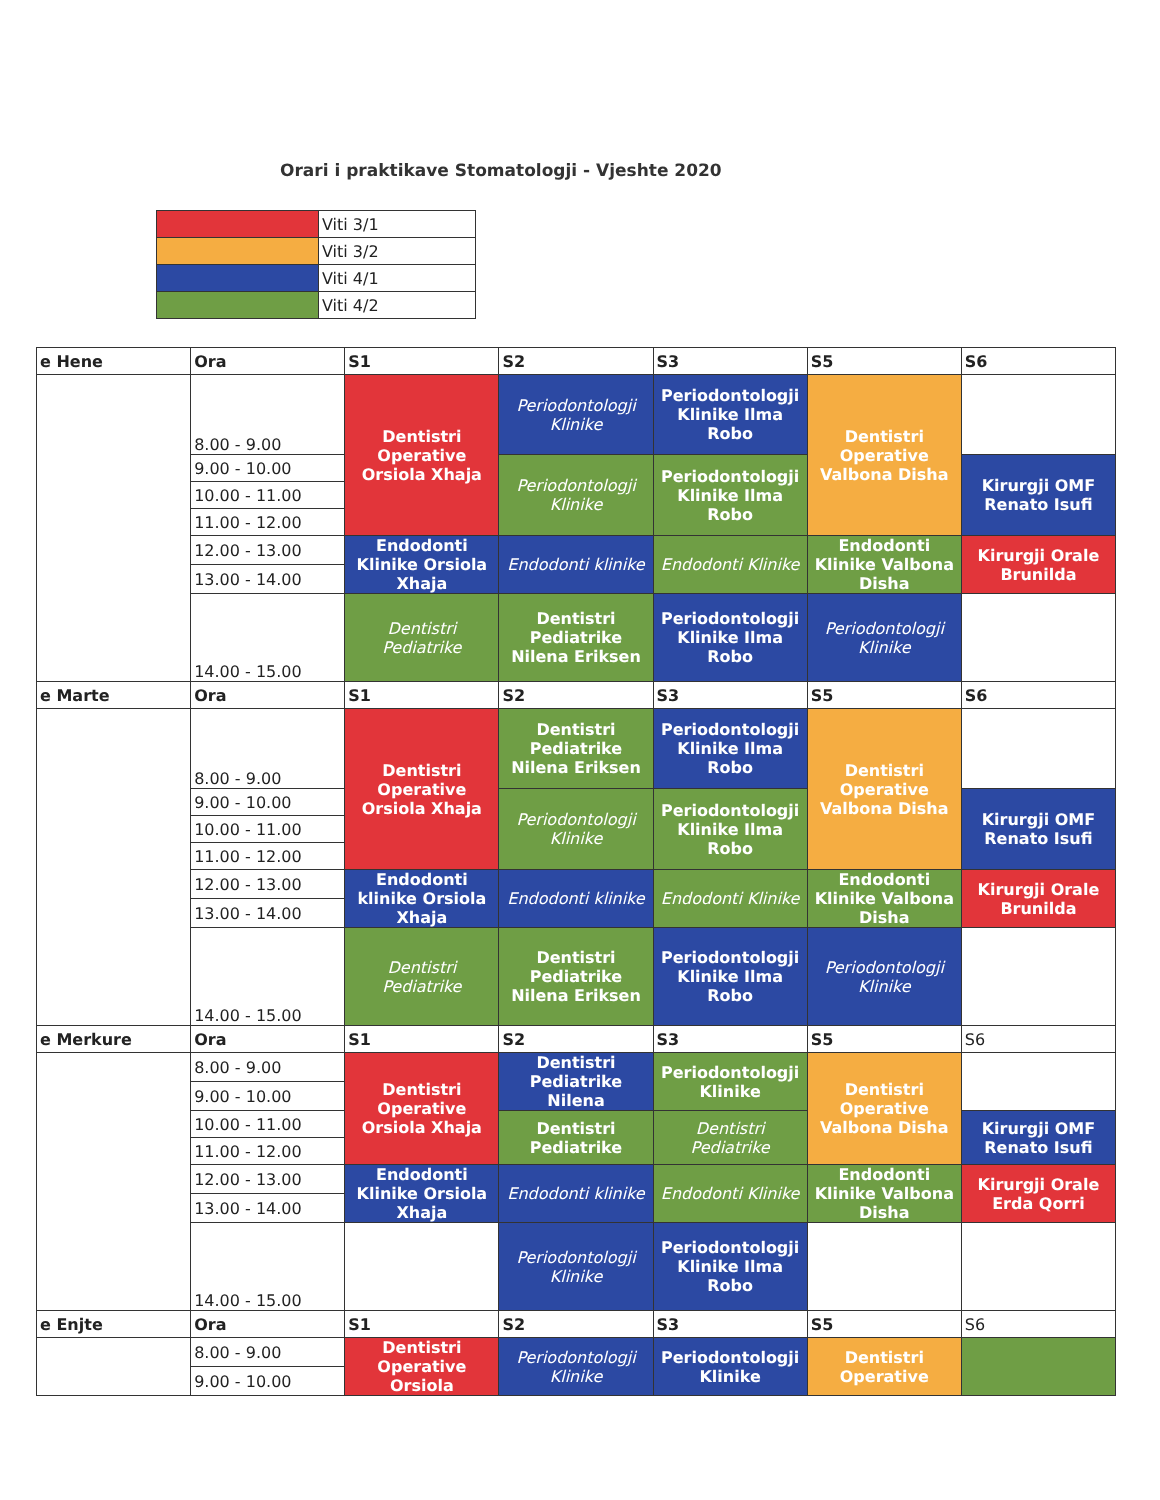Orari i praktikave Stomatologji - Vjeshte 2020
| | Viti 3/1 |
| | Viti 3/2 |
| | Viti 4/1 |
| | Viti 4/2 |
| e Hene | Ora | S1 | S2 | S3 | S5 | S6 |
| | 8.00 - 9.00 | Dentistri Operative Orsiola Xhaja | Periodontologji Klinike | Periodontologji Klinike Ilma Robo | Dentistri Operative Valbona Disha | |
| | 9.00 - 10.00 | | Periodontologji Klinike | Periodontologji Klinike Ilma Robo | | Kirurgji OMF Renato Isufi |
| | 10.00 - 11.00 | | | | | |
| | 11.00 - 12.00 | | | | | |
| | 12.00 - 13.00 | Endodonti Klinike Orsiola Xhaja | Endodonti klinike | Endodonti Klinike | Endodonti Klinike Valbona Disha | Kirurgji Orale Brunilda |
| | 13.00 - 14.00 | | | | | |
| | 14.00 - 15.00 | Dentistri Pediatrike | Dentistri Pediatrike Nilena Eriksen | Periodontologji Klinike Ilma Robo | Periodontologji Klinike | |
| e Marte | Ora | S1 | S2 | S3 | S5 | S6 |
| | 8.00 - 9.00 | Dentistri Operative Orsiola Xhaja | Dentistri Pediatrike Nilena Eriksen | Periodontologji Klinike Ilma Robo | Dentistri Operative Valbona Disha | |
| | 9.00 - 10.00 | | Periodontologji Klinike | Periodontologji Klinike Ilma Robo | | Kirurgji OMF Renato Isufi |
| | 10.00 - 11.00 | | | | | |
| | 11.00 - 12.00 | | | | | |
| | 12.00 - 13.00 | Endodonti klinike Orsiola Xhaja | Endodonti klinike | Endodonti Klinike | Endodonti Klinike Valbona Disha | Kirurgji Orale Brunilda |
| | 13.00 - 14.00 | | | | | |
| | 14.00 - 15.00 | Dentistri Pediatrike | Dentistri Pediatrike Nilena Eriksen | Periodontologji Klinike Ilma Robo | Periodontologji Klinike | |
| e Merkure | Ora | S1 | S2 | S3 | S5 | S6 |
| | 8.00 - 9.00 | Dentistri Operative Orsiola Xhaja | Dentistri Pediatrike Nilena | Periodontologji Klinike | Dentistri Operative Valbona Disha | |
| | 9.00 - 10.00 | | | | | |
| | 10.00 - 11.00 | | Dentistri Pediatrike | Dentistri Pediatrike | | Kirurgji OMF Renato Isufi |
| | 11.00 - 12.00 | | | | | |
| | 12.00 - 13.00 | Endodonti Klinike Orsiola Xhaja | Endodonti klinike | Endodonti Klinike | Endodonti Klinike Valbona Disha | Kirurgji Orale Erda Qorri |
| | 13.00 - 14.00 | | | | | |
| | 14.00 - 15.00 | | Periodontologji Klinike | Periodontologji Klinike Ilma Robo | | |
| e Enjte | Ora | S1 | S2 | S3 | S5 | S6 |
| | 8.00 - 9.00 | Dentistri Operative Orsiola | Periodontologji Klinike | Periodontologji Klinike | Dentistri Operative | |
| | 9.00 - 10.00 | | | | | |